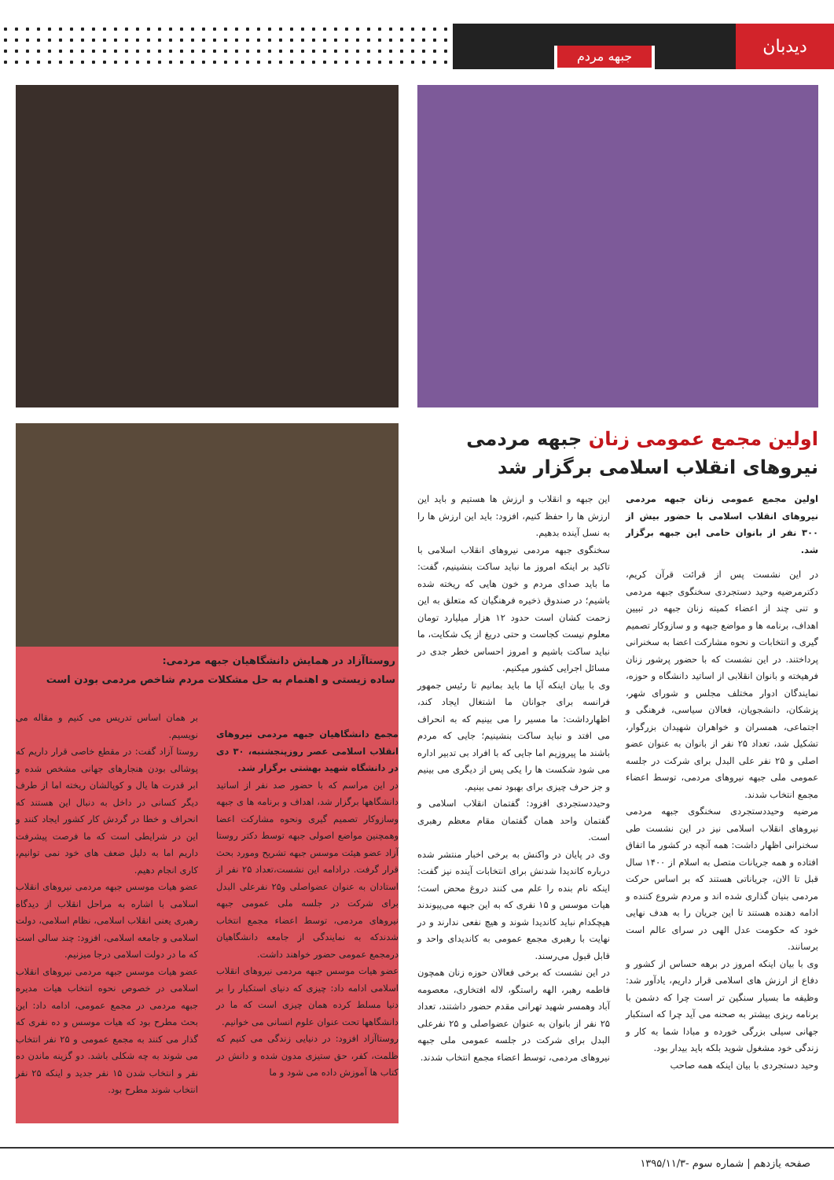دیدبان
جبهه مردم
اولین مجمع عمومی زنان جبهه مردمی نیروهای انقلاب اسلامی برگزار شد
اولین مجمع عمومی زنان جبهه مردمی نیروهای انقلاب اسلامی با حضور بیش از ۳۰۰ نفر از بانوان حامی این جبهه برگزار شد.
در این نشست پس از قرائت قرآن کریم، دکترمرضیه وحید دستجردی سخنگوی جبهه مردمی و تنی چند از اعضاء کمیته زنان جبهه در تبیین اهداف، برنامه ها و مواضع جبهه و و سازوکار تصمیم گیری و انتخابات و نحوه مشارکت اعضا به سخنرانی پرداختند. در این نشست که با حضور پرشور زنان فرهیخته و بانوان انقلابی از اساتید دانشگاه و حوزه، نمایندگان ادوار مختلف مجلس و شورای شهر، پزشکان، دانشجویان، فعالان سیاسی، فرهنگی و اجتماعی، همسران و خواهران شهیدان بزرگوار، تشکیل شد، تعداد ۲۵ نفر از بانوان به عنوان عضو اصلی و ۲۵ نفر علی البدل برای شرکت در جلسه عمومی ملی جبهه نیروهای مردمی، توسط اعضاء مجمع انتخاب شدند.
مرضیه وحیددستجردی سخنگوی جبهه مردمی نیروهای انقلاب اسلامی نیز در این نشست طی سخنرانی اظهار داشت: همه آنچه در کشور ما اتفاق افتاده و همه جریانات متصل به اسلام از ۱۴۰۰ سال قبل تا الان، جریاناتی هستند که بر اساس حرکت مردمی بنیان گذاری شده اند و مردم شروع کننده و ادامه دهنده هستند تا این جریان را به هدف نهایی خود که حکومت عدل الهی در سرای عالم است برسانند.
وی با بیان اینکه امروز در برهه حساس از کشور و دفاع از ارزش های اسلامی قرار داریم، یادآور شد: وظیفه ما بسیار سنگین تر است چرا که دشمن با برنامه ریزی بیشتر به صحنه می آید چرا که استکبار جهانی سیلی بزرگی خورده و مبادا شما به کار و زندگی خود مشغول شوید بلکه باید بیدار بود.
وحید دستجردی با بیان اینکه همه صاحب
این جبهه و انقلاب و ارزش ها هستیم و باید این ارزش ها را حفظ کنیم، افزود: باید این ارزش ها را به نسل آینده بدهیم.
سخنگوی جبهه مردمی نیروهای انقلاب اسلامی با تاکید بر اینکه امروز ما نباید ساکت بنشینیم، گفت: ما باید صدای مردم و خون هایی که ریخته شده باشیم؛ در صندوق ذخیره فرهنگیان که متعلق به این زحمت کشان است حدود ۱۲ هزار میلیارد تومان معلوم نیست کجاست و حتی دریغ از یک شکایت، ما نباید ساکت باشیم و امروز احساس خطر جدی در مسائل اجرایی کشور میکنیم.
وی با بیان اینکه آیا ما باید بمانیم تا رئیس جمهور فرانسه برای جوانان ما اشتغال ایجاد کند، اظهارداشت: ما مسیر را می بینیم که به انحراف می افتد و نباید ساکت بنشینیم؛ جایی که مردم باشند ما پیروزیم اما جایی که با افراد بی تدبیر اداره می شود شکست ها را یکی پس از دیگری می بینیم و جز حرف چیزی برای بهبود نمی بینیم.
وحیددستجردی افزود: گفتمان انقلاب اسلامی و گفتمان واحد همان گفتمان مقام معظم رهبری است.
وی در پایان در واکنش به برخی اخبار منتشر شده درباره کاندیدا شدنش برای انتخابات آینده نیز گفت: اینکه نام بنده را علم می کنند دروغ محض است؛ هیات موسس و ۱۵ نفری که به این جبهه می‌پیوندند هیچکدام نباید کاندیدا شوند و هیچ نفعی ندارند و در نهایت با رهبری مجمع عمومی به کاندیدای واحد و قابل قبول می‌رسند.
در این نشست که برخی فعالان حوزه زنان همچون فاطمه رهبر، الهه راستگو، لاله افتخاری، معصومه آباد وهمسر شهید تهرانی مقدم حضور داشتند، تعداد ۲۵ نفر از بانوان به عنوان عضواصلی و ۲۵ نفرعلی البدل برای شرکت در جلسه عمومی ملی جبهه نیروهای مردمی، توسط اعضاء مجمع انتخاب شدند.
روستاآزاد در همایش دانشگاهیان جبهه مردمی:
ساده زیستی و اهتمام به حل مشکلات مردم شاخص مردمی بودن است
مجمع دانشگاهیان جبهه مردمی نیروهای انقلاب اسلامی عصر روزپنجشنبه، ۳۰ دی در دانشگاه شهید بهشتی برگزار شد.
در این مراسم که با حضور صد نفر از اساتید دانشگاهها برگزار شد، اهداف و برنامه ها ی جبهه وسازوکار تصمیم گیری ونحوه مشارکت اعضا وهمچنین مواضع اصولی جبهه توسط دکتر روستا آزاد عضو هیئت موسس جبهه تشریح ومورد بحث قرار گرفت. درادامه این نشست،تعداد ۲۵ نفر از استادان به عنوان عضواصلی و۲۵ نفرعلی البدل برای شرکت در جلسه ملی عمومی جبهه نیروهای مردمی، توسط اعضاء مجمع انتخاب شدندکه به نمایندگی از جامعه دانشگاهیان درمجمع عمومی حضور خواهند داشت.
عضو هیات موسس جبهه مردمی نیروهای انقلاب اسلامی ادامه داد: چیزی که دنیای استکبار را بر دنیا مسلط کرده همان چیزی است که ما در دانشگاهها تحت عنوان علوم انسانی می خوانیم.
روستاآزاد افزود: در دنیایی زندگی می کنیم که ظلمت، کفر، حق ستیزی مدون شده و دانش در کتاب ها آموزش داده می شود و ما
بر همان اساس تدریس می کنیم و مقاله می نویسیم.
روستا آزاد گفت: در مقطع خاصی قرار داریم که پوشالی بودن هنجارهای جهانی مشخص شده و ابر قدرت ها یال و کوپالشان ریخته اما از طرف دیگر کسانی در داخل به دنبال این هستند که انحراف و خطا در گردش کار کشور ایجاد کنند و این در شرایطی است که ما فرصت پیشرفت داریم اما به دلیل ضعف های خود نمی توانیم، کاری انجام دهیم.
عضو هیات موسس جبهه مردمی نیروهای انقلاب اسلامی با اشاره به مراحل انقلاب از دیدگاه رهبری یعنی انقلاب اسلامی، نظام اسلامی، دولت اسلامی و جامعه اسلامی، افزود: چند سالی است که ما در دولت اسلامی درجا میزنیم.
عضو هیات موسس جبهه مردمی نیروهای انقلاب اسلامی در خصوص نحوه انتخاب هیات مدیره جبهه مردمی در مجمع عمومی، ادامه داد: این بحث مطرح بود که هیات موسس و ده نفری که گذار می کنند به مجمع عمومی و ۲۵ نفر انتخاب می شوند به چه شکلی باشد. دو گزینه ماندن ده نفر و انتخاب شدن ۱۵ نفر جدید و اینکه ۲۵ نفر انتخاب شوند مطرح بود.
صفحه یازدهم | شماره سوم -۱۳۹۵/۱۱/۳